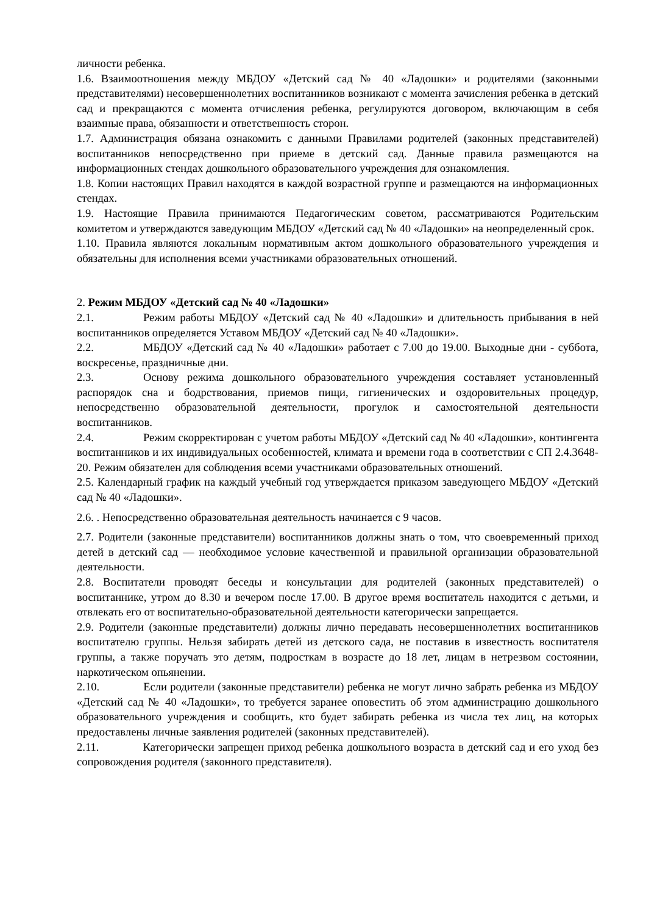личности ребенка.
1.6. Взаимоотношения между МБДОУ «Детский сад № 40 «Ладошки» и родителями (законными представителями) несовершеннолетних воспитанников возникают с момента зачисления ребенка в детский сад и прекращаются с момента отчисления ребенка, регулируются договором, включающим в себя взаимные права, обязанности и ответственность сторон.
1.7. Администрация обязана ознакомить с данными Правилами родителей (законных представителей) воспитанников непосредственно при приеме в детский сад. Данные правила размещаются на информационных стендах дошкольного образовательного учреждения для ознакомления.
1.8. Копии настоящих Правил находятся в каждой возрастной группе и размещаются на информационных стендах.
1.9. Настоящие Правила принимаются Педагогическим советом, рассматриваются Родительским комитетом и утверждаются заведующим МБДОУ «Детский сад № 40 «Ладошки» на неопределенный срок.
1.10. Правила являются локальным нормативным актом дошкольного образовательного учреждения и обязательны для исполнения всеми участниками образовательных отношений.
2. Режим МБДОУ «Детский сад № 40 «Ладошки»
2.1. Режим работы МБДОУ «Детский сад № 40 «Ладошки» и длительность прибывания в ней воспитанников определяется Уставом МБДОУ «Детский сад № 40 «Ладошки».
2.2. МБДОУ «Детский сад № 40 «Ладошки» работает с 7.00 до 19.00. Выходные дни - суббота, воскресенье, праздничные дни.
2.3. Основу режима дошкольного образовательного учреждения составляет установленный распорядок сна и бодрствования, приемов пищи, гигиенических и оздоровительных процедур, непосредственно образовательной деятельности, прогулок и самостоятельной деятельности воспитанников.
2.4. Режим скорректирован с учетом работы МБДОУ «Детский сад № 40 «Ладошки», контингента воспитанников и их индивидуальных особенностей, климата и времени года в соответствии с СП 2.4.3648-20. Режим обязателен для соблюдения всеми участниками образовательных отношений.
2.5. Календарный график на каждый учебный год утверждается приказом заведующего МБДОУ «Детский сад № 40 «Ладошки».
2.6. . Непосредственно образовательная деятельность начинается с 9 часов.
2.7. Родители (законные представители) воспитанников должны знать о том, что своевременный приход детей в детский сад — необходимое условие качественной и правильной организации образовательной деятельности.
2.8. Воспитатели проводят беседы и консультации для родителей (законных представителей) о воспитаннике, утром до 8.30 и вечером после 17.00. В другое время воспитатель находится с детьми, и отвлекать его от воспитательно-образовательной деятельности категорически запрещается.
2.9. Родители (законные представители) должны лично передавать несовершеннолетних воспитанников воспитателю группы. Нельзя забирать детей из детского сада, не поставив в известность воспитателя группы, а также поручать это детям, подросткам в возрасте до 18 лет, лицам в нетрезвом состоянии, наркотическом опьянении.
2.10. Если родители (законные представители) ребенка не могут лично забрать ребенка из МБДОУ «Детский сад № 40 «Ладошки», то требуется заранее оповестить об этом администрацию дошкольного образовательного учреждения и сообщить, кто будет забирать ребенка из числа тех лиц, на которых предоставлены личные заявления родителей (законных представителей).
2.11. Категорически запрещен приход ребенка дошкольного возраста в детский сад и его уход без сопровождения родителя (законного представителя).